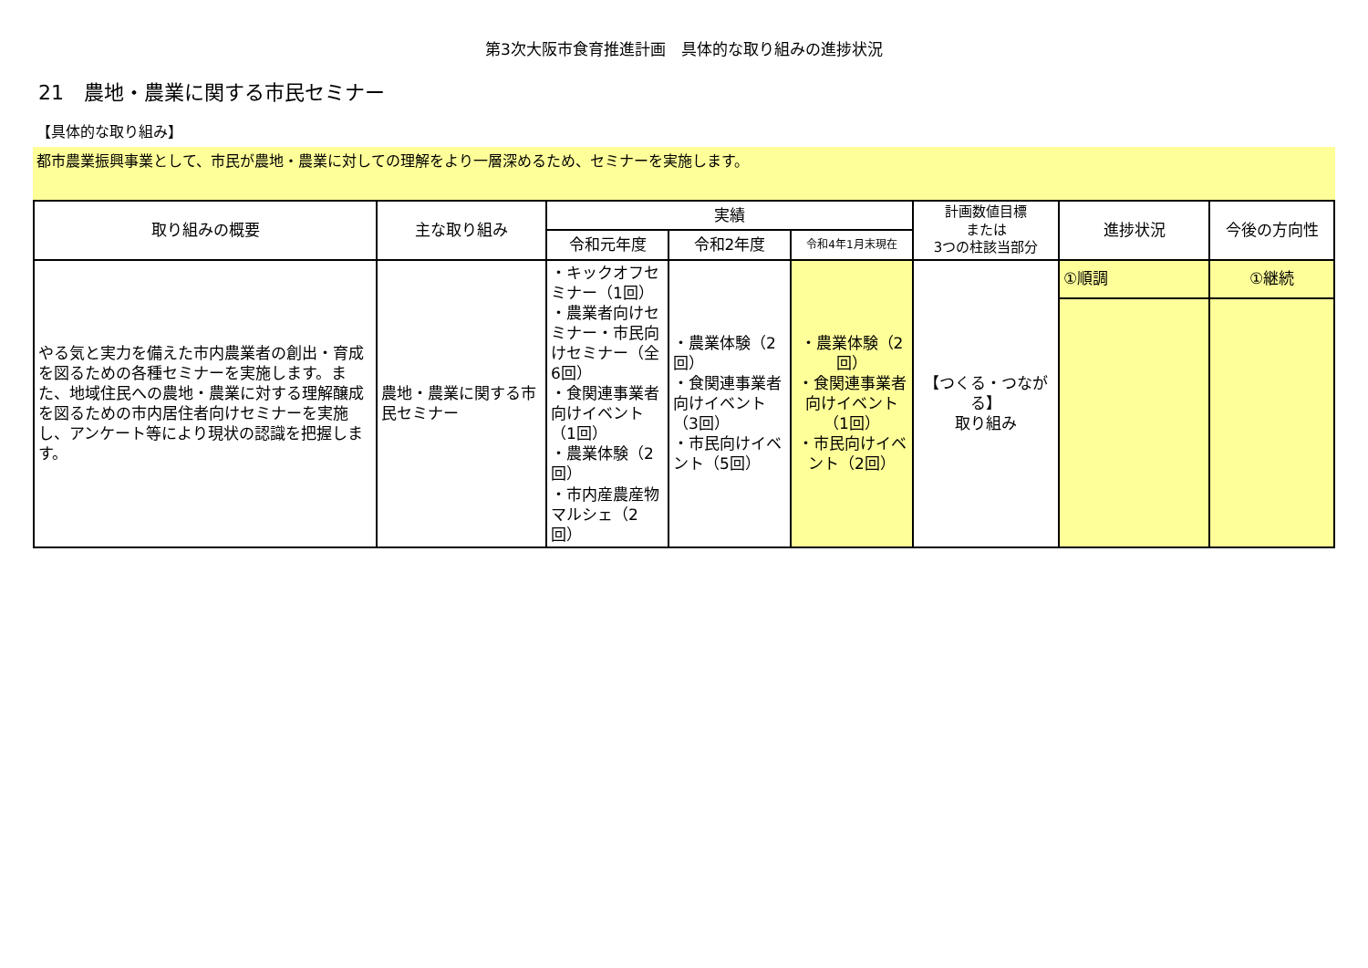第3次大阪市食育推進計画　具体的な取り組みの進捗状況
21　農地・農業に関する市民セミナー
【具体的な取り組み】
都市農業振興事業として、市民が農地・農業に対しての理解をより一層深めるため、セミナーを実施します。
| 取り組みの概要 | 主な取り組み | 実績 | | | 計画数値目標 または 3つの柱該当部分 | 進捗状況 | 今後の方向性 |
| --- | --- | --- | --- | --- | --- | --- | --- |
| | | 令和元年度 | 令和2年度 | 令和4年1月末現在 | | | |
| やる気と実力を備えた市内農業者の創出・育成を図るための各種セミナーを実施します。また、地域住民への農地・農業に対する理解醸成を図るための市内居住者向けセミナーを実施し、アンケート等により現状の認識を把握します。 | 農地・農業に関する市民セミナー | ・キックオフセミナー（1回） ・農業者向けセミナー・市民向けセミナー（全6回） ・食関連事業者向けイベント（1回） ・農業体験（2回） ・市内産農産物マルシェ（2回） | ・農業体験（2回） ・食関連事業者向けイベント（3回） ・市民向けイベント（5回） | ・農業体験（2回） ・食関連事業者向けイベント（1回） ・市民向けイベント（2回） | 【つくる・つながる】 取り組み | ①順調 | ①継続 |